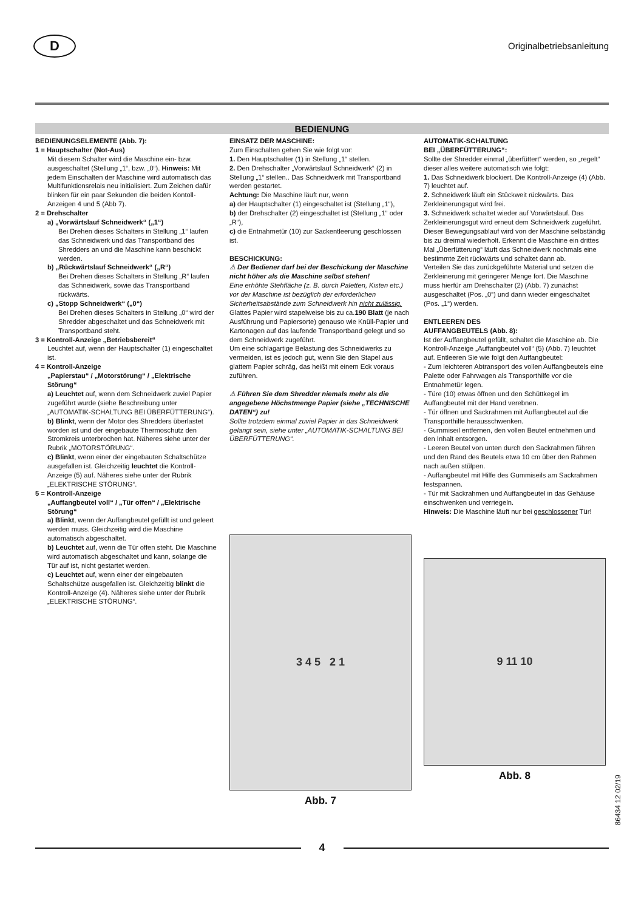D
Originalbetriebsanleitung
BEDIENUNG
BEDIENUNGSELEMENTE (Abb. 7):
1 = Hauptschalter (Not-Aus)
Mit diesem Schalter wird die Maschine ein- bzw. ausgeschaltet (Stellung „1“, bzw. „0“). Hinweis: Mit jedem Einschalten der Maschine wird automatisch das Multifunktionsrelais neu initialisiert. Zum Zeichen dafür blinken für ein paar Sekunden die beiden Kontoll-Anzeigen 4 und 5 (Abb 7).
2 = Drehschalter
a) „Vorwärtslauf Schneidwerk“ („1“)
Bei Drehen dieses Schalters in Stellung „1“ laufen das Schneidwerk und das Transportband des Shredders an und die Maschine kann beschickt werden.
b) „Rückwärtslauf Schneidwerk“ („R“)
Bei Drehen dieses Schalters in Stellung „R“ laufen das Schneidwerk, sowie das Transportband rückwärts.
c) „Stopp Schneidwerk“ („0“)
Bei Drehen dieses Schalters in Stellung „0“ wird der Shredder abgeschaltet und das Schneidwerk mit Transportband steht.
3 = Kontroll-Anzeige „Betriebsbereit“
Leuchtet auf, wenn der Hauptschalter (1) eingeschaltet ist.
4 = Kontroll-Anzeige
„Papierstau“ / „Motorstörung“ / „Elektrische Störung“
a) Leuchtet auf, wenn dem Schneidwerk zuviel Papier zugeführt wurde (siehe Beschreibung unter „AUTOMATIK-SCHALTUNG BEI ÜBERFÜTTERUNG“).
b) Blinkt, wenn der Motor des Shredders überlastet worden ist und der eingebaute Thermoschutz den Stromkreis unterbrochen hat. Näheres siehe unter der Rubrik „MOTORSTÖRUNG“.
c) Blinkt, wenn einer der eingebauten Schaltschütze ausgefallen ist. Gleichzeitig leuchtet die Kontroll-Anzeige (5) auf. Näheres siehe unter der Rubrik „ELEKTRISCHE STÖRUNG“.
5 = Kontroll-Anzeige
„Auffangbeutel voll“ / „Tür offen“ / „Elektrische Störung“
a) Blinkt, wenn der Auffangbeutel gefüllt ist und geleert werden muss. Gleichzeitig wird die Maschine automatisch abgeschaltet.
b) Leuchtet auf, wenn die Tür offen steht. Die Maschine wird automatisch abgeschaltet und kann, solange die Tür auf ist, nicht gestartet werden.
c) Leuchtet auf, wenn einer der eingebauten Schaltschütze ausgefallen ist. Gleichzeitig blinkt die Kontroll-Anzeige (4). Näheres siehe unter der Rubrik „ELEKTRISCHE STÖRUNG“.
EINSATZ DER MASCHINE:
Zum Einschalten gehen Sie wie folgt vor:
1. Den Hauptschalter (1) in Stellung „1“ stellen.
2. Den Drehschalter „Vorwärtslauf Schneidwerk“ (2) in Stellung „1“ stellen.. Das Schneidwerk mit Transportband werden gestartet.
Achtung: Die Maschine läuft nur, wenn
a) der Hauptschalter (1) eingeschaltet ist (Stellung „1“),
b) der Drehschalter (2) eingeschaltet ist (Stellung „1“ oder „R“),
c) die Entnahmetür (10) zur Sackentleerung geschlossen ist.
BESCHICKUNG:
⚠ Der Bediener darf bei der Beschickung der Maschine nicht höher als die Maschine selbst stehen!
Eine erhöhte Stehfläche (z. B. durch Paletten, Kisten etc.) vor der Maschine ist bezüglich der erforderlichen Sicherheitsabstände zum Schneidwerk hin nicht zulässig.
Glattes Papier wird stapelweise bis zu ca.190 Blatt (je nach Ausführung und Papiersorte) genauso wie Knüll-Papier und Kartonagen auf das laufende Transportband gelegt und so dem Schneidwerk zugeführt.
Um eine schlagartige Belastung des Schneidwerks zu vermeiden, ist es jedoch gut, wenn Sie den Stapel aus glattem Papier schräg, das heißt mit einem Eck voraus zuführen.
⚠ Führen Sie dem Shredder niemals mehr als die angegebene Höchstmenge Papier (siehe „TECHNISCHE DATEN“) zu!
Sollte trotzdem einmal zuviel Papier in das Schneidwerk gelangt sein, siehe unter „AUTOMATIK-SCHALTUNG BEI ÜBERFÜTTERUNG“.
3 4 5 2 1
Abb. 7
AUTOMATIK-SCHALTUNG
BEI „ÜBERFÜTTERUNG“:
Sollte der Shredder einmal „überfüttert“ werden, so „regelt“ dieser alles weitere automatisch wie folgt:
1. Das Schneidwerk blockiert. Die Kontroll-Anzeige (4) (Abb. 7) leuchtet auf.
2. Schneidwerk läuft ein Stückweit rückwärts. Das Zerkleinerungsgut wird frei.
3. Schneidwerk schaltet wieder auf Vorwärtslauf. Das Zerkleinerungsgut wird erneut dem Schneidwerk zugeführt.
Dieser Bewegungsablauf wird von der Maschine selbständig bis zu dreimal wiederholt. Erkennt die Maschine ein drittes Mal „Überfütterung“ läuft das Schneidwerk nochmals eine bestimmte Zeit rückwärts und schaltet dann ab.
Verteilen Sie das zurückgeführte Material und setzen die Zerkleinerung mit geringerer Menge fort. Die Maschine muss hierfür am Drehschalter (2) (Abb. 7) zunächst ausgeschaltet (Pos. „0“) und dann wieder eingeschaltet (Pos. „1“) werden.
ENTLEEREN DES
AUFFANGBEUTELS (Abb. 8):
Ist der Auffangbeutel gefüllt, schaltet die Maschine ab. Die Kontroll-Anzeige „Auffangbeutel voll“ (5) (Abb. 7) leuchtet auf. Entleeren Sie wie folgt den Auffangbeutel:
- Zum leichteren Abtransport des vollen Auffangbeutels eine Palette oder Fahrwagen als Transporthilfe vor die Entnahmetür legen.
- Türe (10) etwas öffnen und den Schüttkegel im Auffangbeutel mit der Hand verebnen.
- Tür öffnen und Sackrahmen mit Auffangbeutel auf die Transporthilfe herausschwenken.
- Gummiseil entfernen, den vollen Beutel entnehmen und den Inhalt entsorgen.
- Leeren Beutel von unten durch den Sackrahmen führen und den Rand des Beutels etwa 10 cm über den Rahmen nach außen stülpen.
- Auffangbeutel mit Hilfe des Gummiseils am Sackrahmen festspannen.
- Tür mit Sackrahmen und Auffangbeutel in das Gehäuse einschwenken und verriegeln.
Hinweis: Die Maschine läuft nur bei geschlossener Tür!
9 11 10
Abb. 8
86434 12 02/19
4